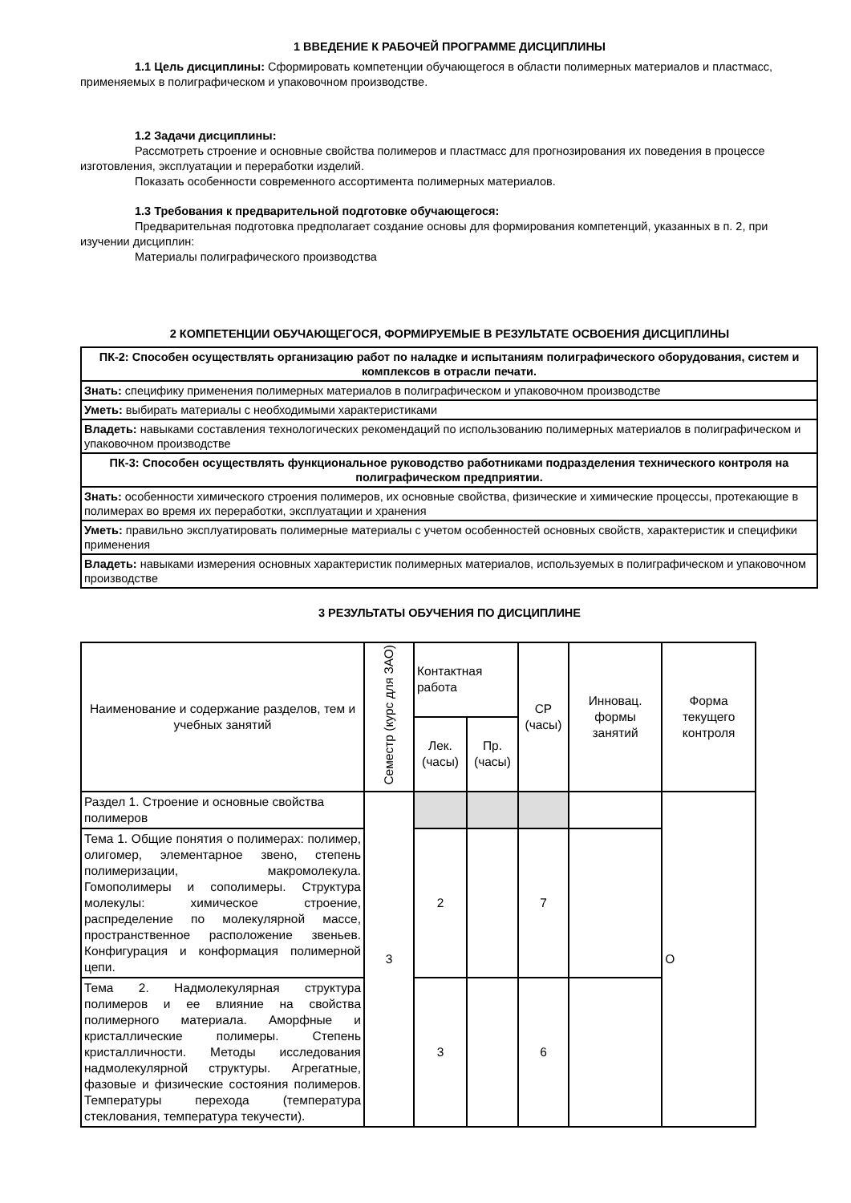1 ВВЕДЕНИЕ К РАБОЧЕЙ ПРОГРАММЕ ДИСЦИПЛИНЫ
1.1 Цель дисциплины: Сформировать компетенции обучающегося в области полимерных материалов и пластмасс, применяемых в полиграфическом и упаковочном производстве.
1.2 Задачи дисциплины:
Рассмотреть строение и основные свойства полимеров и пластмасс для прогнозирования их поведения в процессе изготовления, эксплуатации и переработки изделий.
Показать особенности современного ассортимента полимерных материалов.
1.3 Требования к предварительной подготовке обучающегося:
Предварительная подготовка предполагает создание основы для формирования компетенций, указанных в п. 2, при изучении дисциплин:
Материалы полиграфического производства
2 КОМПЕТЕНЦИИ ОБУЧАЮЩЕГОСЯ, ФОРМИРУЕМЫЕ В РЕЗУЛЬТАТЕ ОСВОЕНИЯ ДИСЦИПЛИНЫ
| ПК-2: Способен осуществлять организацию работ по наладке и испытаниям полиграфического оборудования, систем и комплексов в отрасли печати. |
| Знать: специфику применения полимерных материалов в полиграфическом и упаковочном производстве |
| Уметь: выбирать материалы с необходимыми характеристиками |
| Владеть: навыками составления технологических рекомендаций по использованию полимерных материалов в полиграфическом и упаковочном производстве |
| ПК-3: Способен осуществлять функциональное руководство работниками подразделения технического контроля на полиграфическом предприятии. |
| Знать: особенности химического строения полимеров, их основные свойства, физические и химические процессы, протекающие в полимерах во время их переработки, эксплуатации и хранения |
| Уметь: правильно эксплуатировать полимерные материалы с учетом особенностей основных свойств, характеристик и специфики применения |
| Владеть: навыками измерения основных характеристик полимерных материалов, используемых в полиграфическом и упаковочном производстве |
3 РЕЗУЛЬТАТЫ ОБУЧЕНИЯ ПО ДИСЦИПЛИНЕ
| Наименование и содержание разделов, тем и учебных занятий | Семестр (курс для ЗАО) | Контактная работа | | СР (часы) | Инновац. формы занятий | Форма текущего контроля |
| --- | --- | --- | --- | --- | --- | --- |
| | | Лек. (часы) | Пр. (часы) | | | |
| Раздел 1. Строение и основные свойства полимеров | 3 | | | | | О |
| Тема 1. Общие понятия о полимерах: полимер, олигомер, элементарное звено, степень полимеризации, макромолекула. Гомополимеры и сополимеры. Структура молекулы: химическое строение, распределение по молекулярной массе, пространственное расположение звеньев. Конфигурация и конформация полимерной цепи. | | 2 | | 7 | | |
| Тема 2. Надмолекулярная структура полимеров и ее влияние на свойства полимерного материала. Аморфные и кристаллические полимеры. Степень кристалличности. Методы исследования надмолекулярной структуры. Агрегатные, фазовые и физические состояния полимеров. Температуры перехода (температура стеклования, температура текучести). | | 3 | | 6 | | |